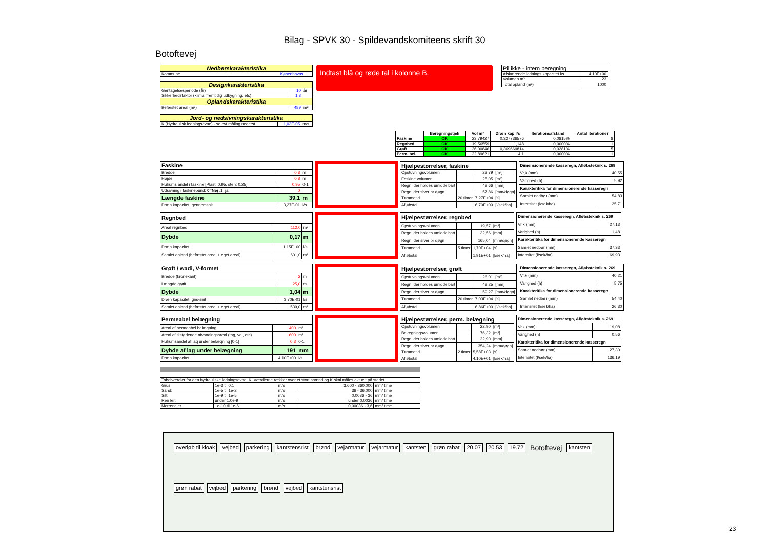Bilag - SPVK 30 - Spildevandskomiteens skrift 30
Botoftevej
| Nedbørskarakteristika | | |
| Kommune | Københavns | |
| Designkarakteristika | | |
| Gentagelsesperiode (år) | 10 | år |
| Sikkerhedsfaktor (klima, fremtidig udbygning, etc) | 1,3 | |
| Oplandskarakteristika | | |
| Befæstet areal (m²) | 489 | m² |
| Jord- og nedsivningskarakteristika | | |
| K (Hydraulisk ledningsevne) - se evt måling nederst | 1,03E-05 | m/s |
Indtast blå og røde tal i kolonne B.
| Pil ikke - intern beregning | |
| Afskærende lednings kapacitet l/s | 4,10E+00 |
| Volumen m³ | 23 |
| Total opland (m²) | 1000 |
| | Beregningstjek | Vol m³ | Dræn kap l/s | Iterationsafstand | Antal iterationer |
| --- | --- | --- | --- | --- | --- |
| Faskine | OK | 23,79427 | 0,327736576 | 0,0815% | 8 |
| Regnbed | OK | 19,56559 | 1,148 | 0,0000% | 1 |
| Grøft | OK | 26,00846 | 0,369669814 | 0,0281% | 5 |
| Perm. bel. | OK | 22,89621 | 4,1 | 0,0000% | 1 |
| Faskine | | |
| Bredde | 0,8 | m |
| Højde | 0,8 | m |
| Hulrums andel i faskine [Plast: 0,95, sten: 0,25] | 0,95 | 0-1 |
| Udsivning i faskinebund: 0=Nej ,1=ja | 0 | |
| Længde faskine | 39,1 | m |
| Dræn kapacitet, gennemsnit | 3,27E-01 | l/s |
| Hjælpestørrelser, faskine | | | |
| Opstuvningsvolumen | | 23,79 | [m³] |
| Faskine volumen | | 25,05 | [m³] |
| Regn, der holdes umiddelbart | | 48,66 | [mm] |
| Regn, der siver pr døgn | | 57,86 | [mm/døgn] |
| Tømmetid | 20 timer | 7,27E+04 | [s] |
| Afløbstal | | 6,70E+00 | [l/sek/ha] |
| Dimensionerende kasseregn, Afløbsteknik s. 269 | |
| Vr,k (mm) | 40,55 |
| Varighed (h) | 5,92 |
| Karakteritika for dimensionerende kasseregn | |
| Samlet nedbør (mm) | 54,83 |
| Intensitet (l/sek/ha) | 25,71 |
| Regnbed | | |
| Areal regnbed | 112,0 | m² |
| Dybde | 0,17 | m |
| Dræn kapacitet | 1,15E+00 | l/s |
| Samlet opland (befæstet areal + eget areal) | 601,0 | m² |
| Hjælpestørrelser, regnbed | | | |
| Opstuvningsvolumen | | 19,57 | [m³] |
| Regn, der holdes umiddelbart | | 32,56 | [mm] |
| Regn, der siver pr døgn | | 165,04 | [mm/døgn] |
| Tømmetid | 5 timer | 1,70E+04 | [s] |
| Afløbstal | | 1,91E+01 | [l/sek/ha] |
| Dimensionerende kasseregn, Afløbsteknik s. 269 | |
| Vr,k (mm) | 27,13 |
| Varighed (h) | 1,48 |
| Karakteritika for dimensionerende kasseregn | |
| Samlet nedbør (mm) | 37,33 |
| Intensitet (l/sek/ha) | 69,93 |
| Grøft / wadi, V-formet | | |
| Bredde (kronekant) | 2 | m |
| Længde grøft | 25,0 | m |
| Dybde | 1,04 | m |
| Dræn kapacitet, gns-snit | 3,70E-01 | l/s |
| Samlet opland (befæstet areal + eget areal) | 539,0 | m² |
| Hjælpestørrelser, grøft | | | |
| Opstuvningsvolumen | | 26,01 | [m³] |
| Regn, der holdes umiddelbart | | 48,25 | [mm] |
| Regn, der siver pr døgn | | 59,27 | [mm/døgn] |
| Tømmetid | 20 timer | 7,03E+04 | [s] |
| Afløbstal | | 6,86E+00 | [l/sek/ha] |
| Dimensionerende kasseregn, Afløbsteknik s. 269 | |
| Vr,k (mm) | 40,21 |
| Varighed (h) | 5,75 |
| Karakteritika for dimensionerende kasseregn | |
| Samlet nedbør (mm) | 54,40 |
| Intensitet (l/sek/ha) | 26,30 |
| Permeabel belægning | | |
| Areal af permeabel belægning | 400 | m² |
| Areal af tilstødende afvandingsareal (tag, vej, etc) | 600 | m² |
| Hulrumsandel af lag under belægning [0-1] | 0,3 | 0-1 |
| Dybde af lag under belægning | 191 | mm |
| Dræn kapacitet | 4,10E+00 | l/s |
| Hjælpestørrelser, perm. belægning | | | |
| Opstuvningsvolumen | | 22,90 | [m³] |
| Belægningsvolumen | | 76,32 | [m³] |
| Regn, der holdes umiddelbart | | 22,90 | [mm] |
| Regn, der siver pr døgn | | 354,24 | [mm/døgn] |
| Tømmetid | 2 timer | 5,58E+03 | [s] |
| Afløbstal | | 4,10E+01 | [l/sek/ha] |
| Dimensionerende kasseregn, Afløbsteknik s. 269 | |
| Vr,k (mm) | 19,08 |
| Varighed (h) | 0,56 |
| Karakteritika for dimensionerende kasseregn | |
| Samlet nedbør (mm) | 27,30 |
| Intensitet (l/sek/ha) | 136,19 |
| Tabelværdier for den hydrauliske ledningsevne, K. Værdierne rækker over et stort spænd og K skal måles aktuelt på stedet. | | | | |
| Grus | 1e-3 til 0,1 | m/s | 3.600 - 360.000 | mm/ time |
| Sand: | 1e-5 til 1e-2 | m/s | 36 - 36.000 | mm/ time |
| Silt: | 1e-9 til 1e-5 | m/s | 0,0036 - 36 | mm/ time |
| Ren ler: | under 1,0e-9 | m/s | under 0,0036 | mm/ time |
| Moræneler | 1e-10 til 1e-6 | m/s | 0,00036 - 3,6 | mm/ time |
overløb til kloak vejbed parkering kantstensrist brønd vejarmatur vejarmatur kantsten grøn rabat 20.07 20.53 19.72 Botoftevej kantsten grøn rabat vejbed parkering brønd vejbed kantstensrist
23